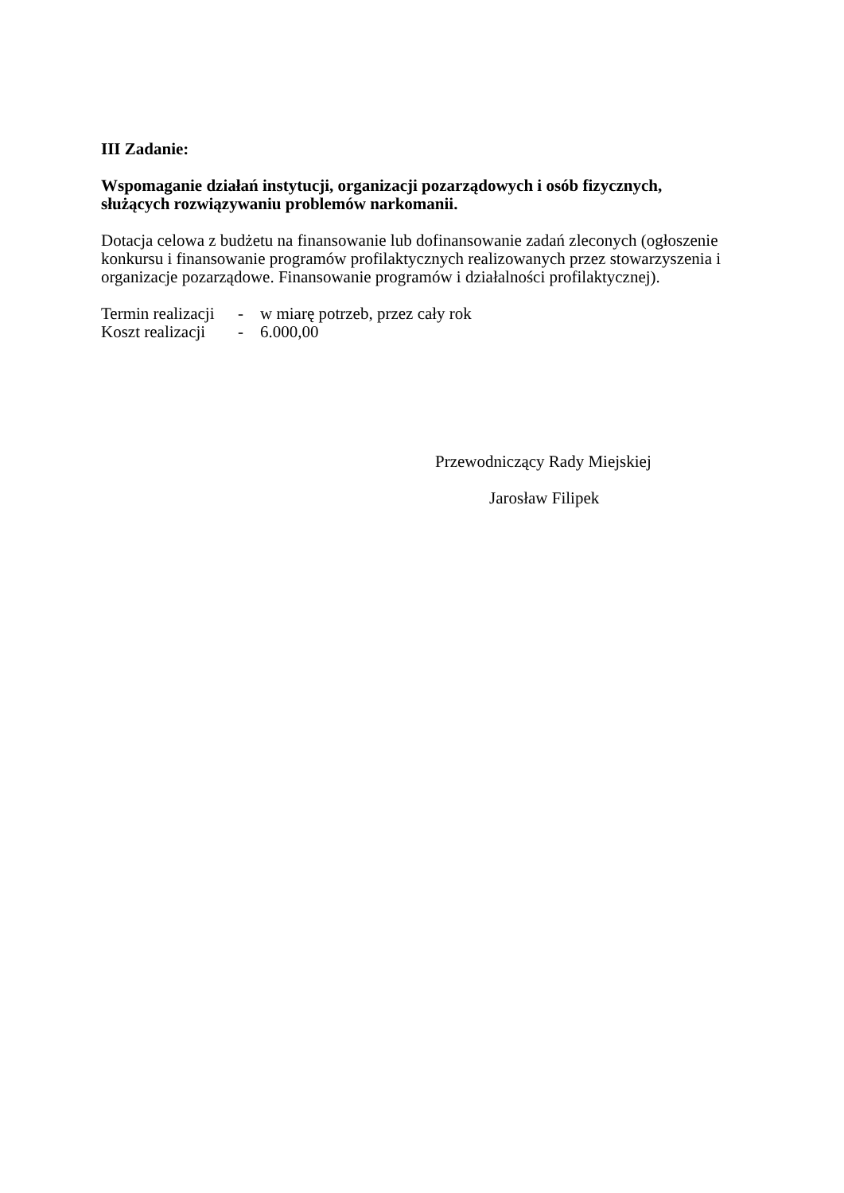III Zadanie:
Wspomaganie działań instytucji, organizacji pozarządowych i osób fizycznych,
służących rozwiązywaniu problemów narkomanii.
Dotacja celowa z budżetu na finansowanie lub dofinansowanie zadań zleconych (ogłoszenie konkursu i finansowanie programów profilaktycznych realizowanych przez stowarzyszenia i organizacje pozarządowe. Finansowanie programów i działalności profilaktycznej).
Termin realizacji - w miarę potrzeb, przez cały rok
Koszt realizacji - 6.000,00
Przewodniczący Rady Miejskiej
Jarosław Filipek